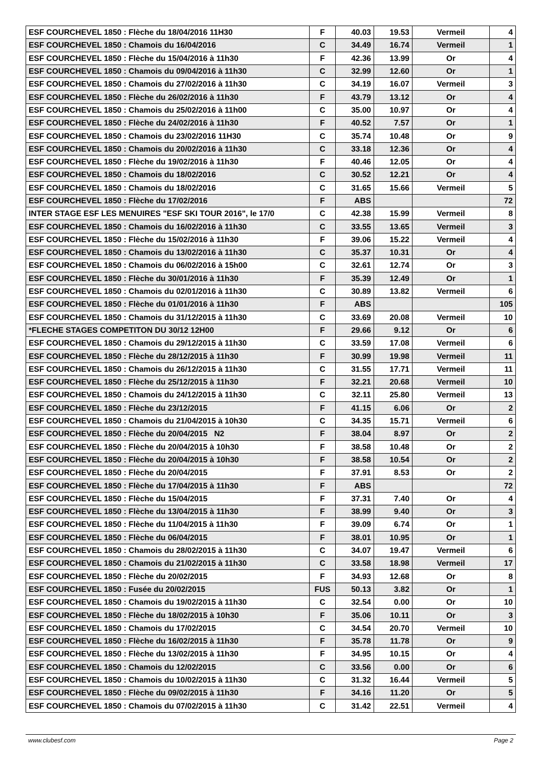| ESF COURCHEVEL 1850 : Flèche du 18/04/2016 11H30 | F | 40.03 | 19.53 | Vermeil | 4 |
| ESF COURCHEVEL 1850 : Chamois du 16/04/2016 | C | 34.49 | 16.74 | Vermeil | 1 |
| ESF COURCHEVEL 1850 : Flèche du 15/04/2016 à 11h30 | F | 42.36 | 13.99 | Or | 4 |
| ESF COURCHEVEL 1850 : Chamois du 09/04/2016 à 11h30 | C | 32.99 | 12.60 | Or | 1 |
| ESF COURCHEVEL 1850 : Chamois du 27/02/2016 à 11h30 | C | 34.19 | 16.07 | Vermeil | 3 |
| ESF COURCHEVEL 1850 : Flèche du 26/02/2016 à 11h30 | F | 43.79 | 13.12 | Or | 4 |
| ESF COURCHEVEL 1850 : Chamois du 25/02/2016 à 11h00 | C | 35.00 | 10.97 | Or | 4 |
| ESF COURCHEVEL 1850 : Flèche du 24/02/2016 à 11h30 | F | 40.52 | 7.57 | Or | 1 |
| ESF COURCHEVEL 1850 : Chamois du 23/02/2016 11H30 | C | 35.74 | 10.48 | Or | 9 |
| ESF COURCHEVEL 1850 : Chamois du 20/02/2016 à 11h30 | C | 33.18 | 12.36 | Or | 4 |
| ESF COURCHEVEL 1850 : Flèche du 19/02/2016 à 11h30 | F | 40.46 | 12.05 | Or | 4 |
| ESF COURCHEVEL 1850 : Chamois du 18/02/2016 | C | 30.52 | 12.21 | Or | 4 |
| ESF COURCHEVEL 1850 : Chamois du 18/02/2016 | C | 31.65 | 15.66 | Vermeil | 5 |
| ESF COURCHEVEL 1850 : Flèche du 17/02/2016 | F | ABS | | | 72 |
| INTER STAGE ESF LES MENUIRES "ESF SKI TOUR 2016", le 17/0 | C | 42.38 | 15.99 | Vermeil | 8 |
| ESF COURCHEVEL 1850 : Chamois du 16/02/2016 à 11h30 | C | 33.55 | 13.65 | Vermeil | 3 |
| ESF COURCHEVEL 1850 : Flèche du 15/02/2016 à 11h30 | F | 39.06 | 15.22 | Vermeil | 4 |
| ESF COURCHEVEL 1850 : Chamois du 13/02/2016 à 11h30 | C | 35.37 | 10.31 | Or | 4 |
| ESF COURCHEVEL 1850 : Chamois du 06/02/2016 à 15h00 | C | 32.61 | 12.74 | Or | 3 |
| ESF COURCHEVEL 1850 : Flèche du 30/01/2016 à 11h30 | F | 35.39 | 12.49 | Or | 1 |
| ESF COURCHEVEL 1850 : Chamois du 02/01/2016 à 11h30 | C | 30.89 | 13.82 | Vermeil | 6 |
| ESF COURCHEVEL 1850 : Flèche du 01/01/2016 à 11h30 | F | ABS | | | 105 |
| ESF COURCHEVEL 1850 : Chamois du 31/12/2015 à 11h30 | C | 33.69 | 20.08 | Vermeil | 10 |
| *FLECHE STAGES COMPETITON DU 30/12 12H00 | F | 29.66 | 9.12 | Or | 6 |
| ESF COURCHEVEL 1850 : Chamois du 29/12/2015 à 11h30 | C | 33.59 | 17.08 | Vermeil | 6 |
| ESF COURCHEVEL 1850 : Flèche du 28/12/2015 à 11h30 | F | 30.99 | 19.98 | Vermeil | 11 |
| ESF COURCHEVEL 1850 : Chamois du 26/12/2015 à 11h30 | C | 31.55 | 17.71 | Vermeil | 11 |
| ESF COURCHEVEL 1850 : Flèche du 25/12/2015 à 11h30 | F | 32.21 | 20.68 | Vermeil | 10 |
| ESF COURCHEVEL 1850 : Chamois du 24/12/2015 à 11h30 | C | 32.11 | 25.80 | Vermeil | 13 |
| ESF COURCHEVEL 1850 : Flèche du 23/12/2015 | F | 41.15 | 6.06 | Or | 2 |
| ESF COURCHEVEL 1850 : Chamois du 21/04/2015 à 10h30 | C | 34.35 | 15.71 | Vermeil | 6 |
| ESF COURCHEVEL 1850 : Flèche du 20/04/2015 N2 | F | 38.04 | 8.97 | Or | 2 |
| ESF COURCHEVEL 1850 : Flèche du 20/04/2015 à 10h30 | F | 38.58 | 10.48 | Or | 2 |
| ESF COURCHEVEL 1850 : Flèche du 20/04/2015 à 10h30 | F | 38.58 | 10.54 | Or | 2 |
| ESF COURCHEVEL 1850 : Flèche du 20/04/2015 | F | 37.91 | 8.53 | Or | 2 |
| ESF COURCHEVEL 1850 : Flèche du 17/04/2015 à 11h30 | F | ABS | | | 72 |
| ESF COURCHEVEL 1850 : Flèche du 15/04/2015 | F | 37.31 | 7.40 | Or | 4 |
| ESF COURCHEVEL 1850 : Flèche du 13/04/2015 à 11h30 | F | 38.99 | 9.40 | Or | 3 |
| ESF COURCHEVEL 1850 : Flèche du 11/04/2015 à 11h30 | F | 39.09 | 6.74 | Or | 1 |
| ESF COURCHEVEL 1850 : Flèche du 06/04/2015 | F | 38.01 | 10.95 | Or | 1 |
| ESF COURCHEVEL 1850 : Chamois du 28/02/2015 à 11h30 | C | 34.07 | 19.47 | Vermeil | 6 |
| ESF COURCHEVEL 1850 : Chamois du 21/02/2015 à 11h30 | C | 33.58 | 18.98 | Vermeil | 17 |
| ESF COURCHEVEL 1850 : Flèche du 20/02/2015 | F | 34.93 | 12.68 | Or | 8 |
| ESF COURCHEVEL 1850 : Fusée du 20/02/2015 | FUS | 50.13 | 3.82 | Or | 1 |
| ESF COURCHEVEL 1850 : Chamois du 19/02/2015 à 11h30 | C | 32.54 | 0.00 | Or | 10 |
| ESF COURCHEVEL 1850 : Flèche du 18/02/2015 à 10h30 | F | 35.06 | 10.11 | Or | 3 |
| ESF COURCHEVEL 1850 : Chamois du 17/02/2015 | C | 34.54 | 20.70 | Vermeil | 10 |
| ESF COURCHEVEL 1850 : Flèche du 16/02/2015 à 11h30 | F | 35.78 | 11.78 | Or | 9 |
| ESF COURCHEVEL 1850 : Flèche du 13/02/2015 à 11h30 | F | 34.95 | 10.15 | Or | 4 |
| ESF COURCHEVEL 1850 : Chamois du 12/02/2015 | C | 33.56 | 0.00 | Or | 6 |
| ESF COURCHEVEL 1850 : Chamois du 10/02/2015 à 11h30 | C | 31.32 | 16.44 | Vermeil | 5 |
| ESF COURCHEVEL 1850 : Flèche du 09/02/2015 à 11h30 | F | 34.16 | 11.20 | Or | 5 |
| ESF COURCHEVEL 1850 : Chamois du 07/02/2015 à 11h30 | C | 31.42 | 22.51 | Vermeil | 4 |
www.clubesf.com Page 2